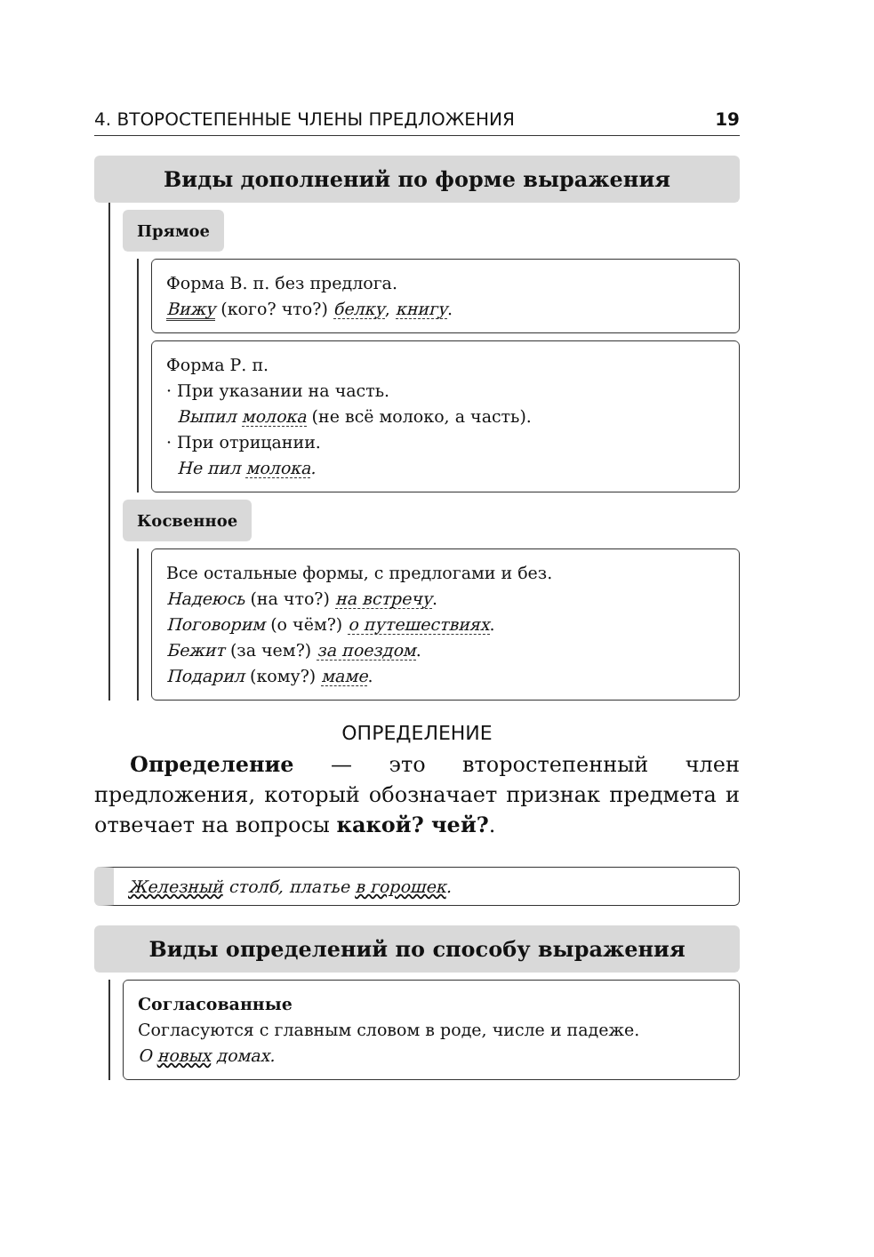4. ВТОРОСТЕПЕННЫЕ ЧЛЕНЫ ПРЕДЛОЖЕНИЯ 19
Виды дополнений по форме выражения
Прямое
Форма В. п. без предлога.
Вижу (кого? что?) белку, книгу.
Форма Р. п.
· При указании на часть.
Выпил молока (не всё молоко, а часть).
· При отрицании.
Не пил молока.
Косвенное
Все остальные формы, с предлогами и без.
Надеюсь (на что?) на встречу.
Поговорим (о чём?) о путешествиях.
Бежит (за чем?) за поездом.
Подарил (кому?) маме.
ОПРЕДЕЛЕНИЕ
Определение — это второстепенный член предложения, который обозначает признак предмета и отвечает на вопросы какой? чей?.
Железный столб, платье в горошек.
Виды определений по способу выражения
Согласованные
Согласуются с главным словом в роде, числе и падеже.
О новых домах.